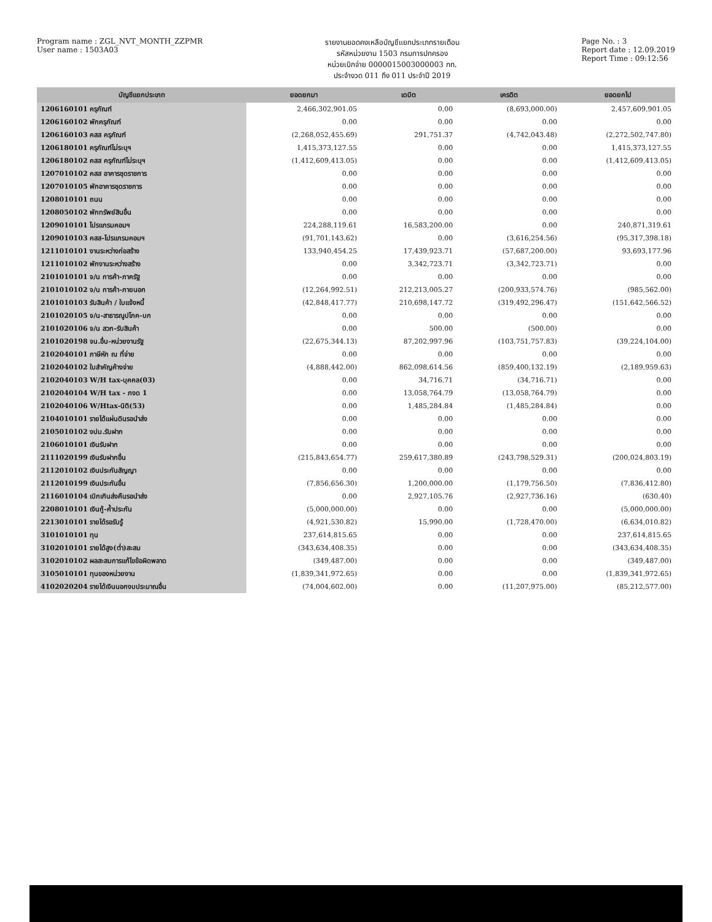Program name : ZGL_NVT_MONTH_ZZPMR
User name : 1503A03
รายงานยอดคงเหลือบัญชีแยกประเภทรายเดือน
รหัสหน่วยงาน 1503 กรมการปกครอง
หน่วยเบิกจ่าย 0000015003000003 กท.
ประจำงวด 011 ถึง 011 ประจำปี 2019
Page No. : 3
Report date : 12.09.2019
Report Time : 09:12:56
| บัญชีแยกประเภท | ยอดยกมา | เดบิต | เครดิต | ยอดยกไป |
| --- | --- | --- | --- | --- |
| 1206160101 ครุภัณฑ์ | 2,466,302,901.05 | 0.00 | (8,693,000.00) | 2,457,609,901.05 |
| 1206160102 พักครุภัณฑ์ | 0.00 | 0.00 | 0.00 | 0.00 |
| 1206160103 คสส ครุภัณฑ์ | (2,268,052,455.69) | 291,751.37 | (4,742,043.48) | (2,272,502,747.80) |
| 1206180101 ครุภัณฑ์ไม่ระบุฯ | 1,415,373,127.55 | 0.00 | 0.00 | 1,415,373,127.55 |
| 1206180102 คสส ครุภัณฑ์ไม่ระบุฯ | (1,412,609,413.05) | 0.00 | 0.00 | (1,412,609,413.05) |
| 1207010102 คสส อาคารชุดราชการ | 0.00 | 0.00 | 0.00 | 0.00 |
| 1207010105 พักอาคารชุดราชการ | 0.00 | 0.00 | 0.00 | 0.00 |
| 1208010101 ถนน | 0.00 | 0.00 | 0.00 | 0.00 |
| 1208050102 พักทรัพย์สินอื่น | 0.00 | 0.00 | 0.00 | 0.00 |
| 1209010101 โปรแกรมคอมฯ | 224,288,119.61 | 16,583,200.00 | 0.00 | 240,871,319.61 |
| 1209010103 คสส-โปรแกรมคอมฯ | (91,701,143.62) | 0.00 | (3,616,254.56) | (95,317,398.18) |
| 1211010101 งานระหว่างก่อสร้าง | 133,940,454.25 | 17,439,923.71 | (57,687,200.00) | 93,693,177.96 |
| 1211010102 พักงานระหว่างสร้าง | 0.00 | 3,342,723.71 | (3,342,723.71) | 0.00 |
| 2101010101 จ/น การค้า-ภาครัฐ | 0.00 | 0.00 | 0.00 | 0.00 |
| 2101010102 จ/น การค้า-ภายนอก | (12,264,992.51) | 212,213,005.27 | (200,933,574.76) | (985,562.00) |
| 2101010103 รับสินค้า / ใบแจ้งหนี้ | (42,848,417.77) | 210,698,147.72 | (319,492,296.47) | (151,642,566.52) |
| 2101020105 จ/น-สาธารณูปโภค-บก | 0.00 | 0.00 | 0.00 | 0.00 |
| 2101020106 จ/น สวก-รับสินค้า | 0.00 | 500.00 | (500.00) | 0.00 |
| 2101020198 จน.อื่น-หน่วยงานรัฐ | (22,675,344.13) | 87,202,997.96 | (103,751,757.83) | (39,224,104.00) |
| 2102040101 ภาษีหัก ณ ที่จ่าย | 0.00 | 0.00 | 0.00 | 0.00 |
| 2102040102 ใบสำคัญค้างจ่าย | (4,888,442.00) | 862,098,614.56 | (859,400,132.19) | (2,189,959.63) |
| 2102040103 W/H tax-บุคคล(03) | 0.00 | 34,716.71 | (34,716.71) | 0.00 |
| 2102040104 W/H tax - ภงด 1 | 0.00 | 13,058,764.79 | (13,058,764.79) | 0.00 |
| 2102040106 W/Htax-นิติ(53) | 0.00 | 1,485,284.84 | (1,485,284.84) | 0.00 |
| 2104010101 รายได้แผ่นดินรอนำส่ง | 0.00 | 0.00 | 0.00 | 0.00 |
| 2105010102 งปม.รับฝาก | 0.00 | 0.00 | 0.00 | 0.00 |
| 2106010101 เงินรับฝาก | 0.00 | 0.00 | 0.00 | 0.00 |
| 2111020199 เงินรับฝากอื่น | (215,843,654.77) | 259,617,380.89 | (243,798,529.31) | (200,024,803.19) |
| 2112010102 เงินประกันสัญญา | 0.00 | 0.00 | 0.00 | 0.00 |
| 2112010199 เงินประกันอื่น | (7,856,656.30) | 1,200,000.00 | (1,179,756.50) | (7,836,412.80) |
| 2116010104 เบิกเกินส่งคืนรอนำส่ง | 0.00 | 2,927,105.76 | (2,927,736.16) | (630.40) |
| 2208010101 เงินกู้-ค้ำประกัน | (5,000,000.00) | 0.00 | 0.00 | (5,000,000.00) |
| 2213010101 รายได้รอรับรู้ | (4,921,530.82) | 15,990.00 | (1,728,470.00) | (6,634,010.82) |
| 3101010101 ทุน | 237,614,815.65 | 0.00 | 0.00 | 237,614,815.65 |
| 3102010101 รายได้สูง(ต่ำ)สะสม | (343,634,408.35) | 0.00 | 0.00 | (343,634,408.35) |
| 3102010102 ผลสะสมการแก้ไขข้อผิดพลาด | (349,487.00) | 0.00 | 0.00 | (349,487.00) |
| 3105010101 ทุนของหน่วยงาน | (1,839,341,972.65) | 0.00 | 0.00 | (1,839,341,972.65) |
| 4102020204 รายได้เงินนอกงบประมาณอื่น | (74,004,602.00) | 0.00 | (11,207,975.00) | (85,212,577.00) |